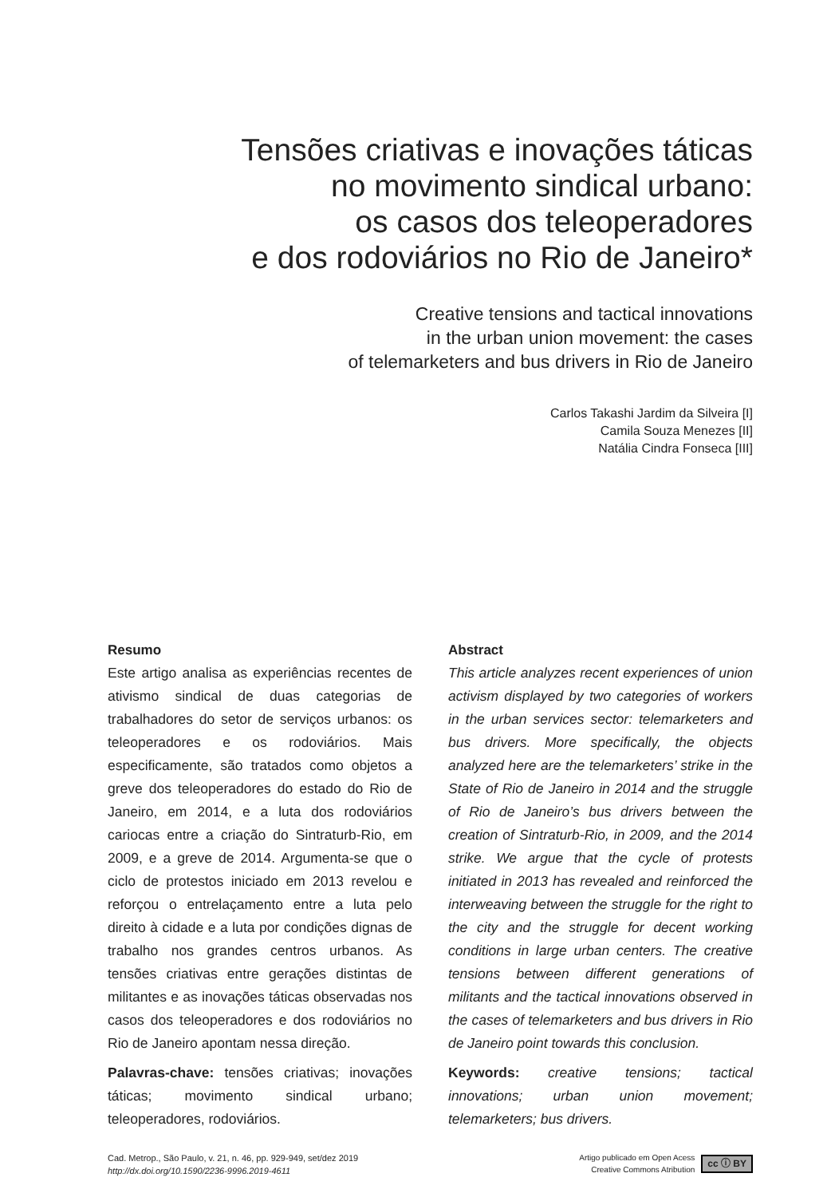Tensões criativas e inovações táticas
no movimento sindical urbano:
os casos dos teleoperadores
e dos rodoviários no Rio de Janeiro*
Creative tensions and tactical innovations
in the urban union movement: the cases
of telemarketers and bus drivers in Rio de Janeiro
Carlos Takashi Jardim da Silveira [I]
Camila Souza Menezes [II]
Natália Cindra Fonseca [III]
Resumo
Este artigo analisa as experiências recentes de ativismo sindical de duas categorias de trabalhadores do setor de serviços urbanos: os teleoperadores e os rodoviários. Mais especificamente, são tratados como objetos a greve dos teleoperadores do estado do Rio de Janeiro, em 2014, e a luta dos rodoviários cariocas entre a criação do Sintraturb-Rio, em 2009, e a greve de 2014. Argumenta-se que o ciclo de protestos iniciado em 2013 revelou e reforçou o entrelaçamento entre a luta pelo direito à cidade e a luta por condições dignas de trabalho nos grandes centros urbanos. As tensões criativas entre gerações distintas de militantes e as inovações táticas observadas nos casos dos teleoperadores e dos rodoviários no Rio de Janeiro apontam nessa direção.
Palavras-chave: tensões criativas; inovações táticas; movimento sindical urbano; teleoperadores, rodoviários.
Abstract
This article analyzes recent experiences of union activism displayed by two categories of workers in the urban services sector: telemarketers and bus drivers. More specifically, the objects analyzed here are the telemarketers’ strike in the State of Rio de Janeiro in 2014 and the struggle of Rio de Janeiro’s bus drivers between the creation of Sintraturb-Rio, in 2009, and the 2014 strike. We argue that the cycle of protests initiated in 2013 has revealed and reinforced the interweaving between the struggle for the right to the city and the struggle for decent working conditions in large urban centers. The creative tensions between different generations of militants and the tactical innovations observed in the cases of telemarketers and bus drivers in Rio de Janeiro point towards this conclusion.
Keywords: creative tensions; tactical innovations; urban union movement; telemarketers; bus drivers.
Cad. Metrop., São Paulo, v. 21, n. 46, pp. 929-949, set/dez 2019
http://dx.doi.org/10.1590/2236-9996.2019-4611
Artigo publicado em Open Acess
Creative Commons Atribution
cc ⓘ BY